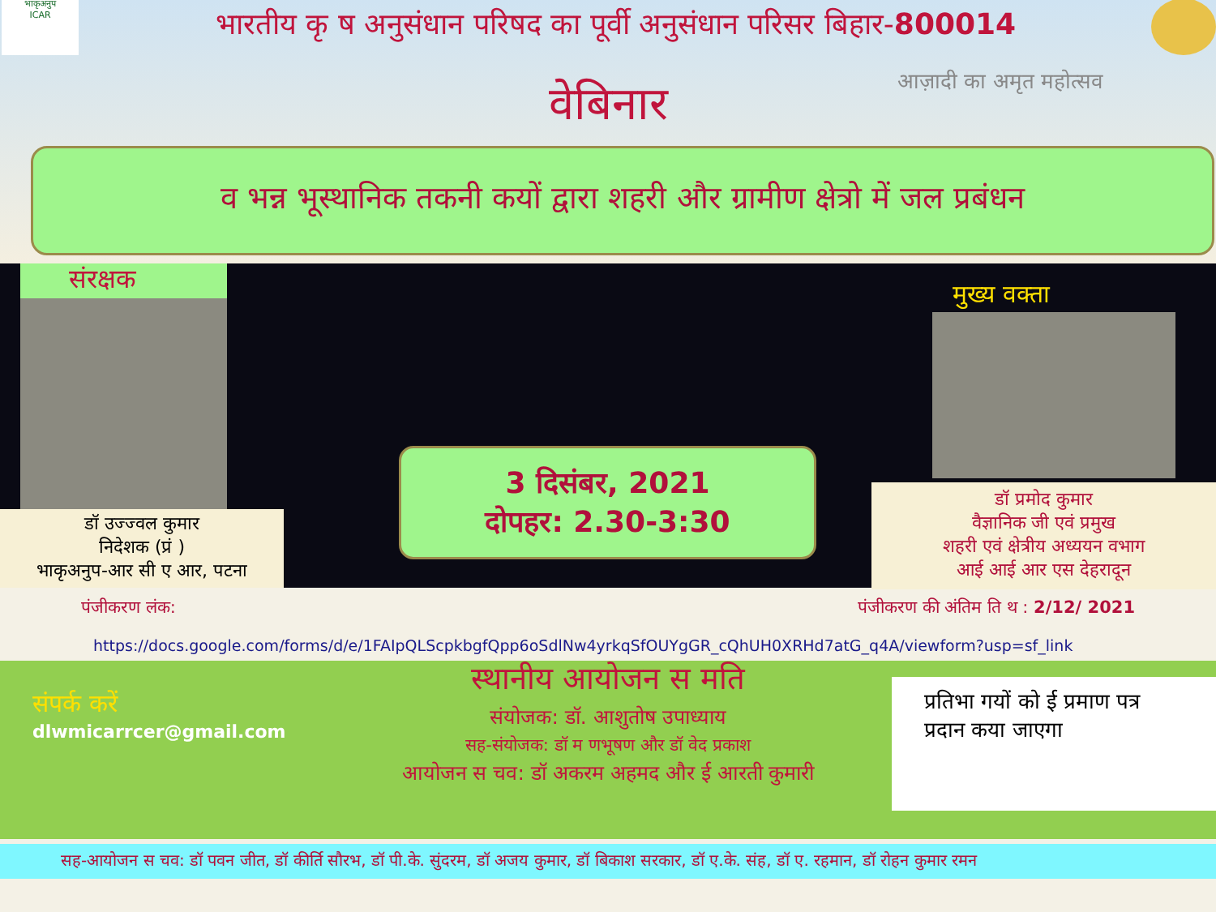भाकृअनुप
ICAR
भारतीय कृ ष अनुसंधान परिषद का पूर्वी अनुसंधान परिसर बिहार-800014
वेबिनार
आज़ादी का अमृत महोत्सव
व भन्न भूस्थानिक तकनी कयों द्वारा शहरी और ग्रामीण क्षेत्रो में जल प्रबंधन
संरक्षक
डॉ उज्ज्वल कुमार
निदेशक (प्रं )
भाकृअनुप-आर सी ए आर, पटना
3 दिसंबर, 2021
दोपहर: 2.30-3:30
मुख्य वक्ता
डॉ प्रमोद कुमार
वैज्ञानिक जी एवं प्रमुख
शहरी एवं क्षेत्रीय अध्ययन वभाग
आई आई आर एस देहरादून
पंजीकरण लंक: पंजीकरण की अंतिम ति थ : 2/12/ 2021
https://docs.google.com/forms/d/e/1FAIpQLScpkbgfQpp6oSdlNw4yrkqSfOUYgGR_cQhUH0XRHd7atG_q4A/viewform?usp=sf_link
स्थानीय आयोजन स मति
संपर्क करें
dlwmicarrcer@gmail.com
संयोजक: डॉ. आशुतोष उपाध्याय
सह-संयोजक: डॉ म णभूषण और डॉ वेद प्रकाश
आयोजन स चव: डॉ अकरम अहमद और ई आरती कुमारी
प्रतिभा गयों को ई प्रमाण पत्र प्रदान कया जाएगा
सह-आयोजन स चव: डॉ पवन जीत, डॉ कीर्ति सौरभ, डॉ पी.के. सुंदरम, डॉ अजय कुमार, डॉ बिकाश सरकार, डॉ ए.के. संह, डॉ ए. रहमान, डॉ रोहन कुमार रमन